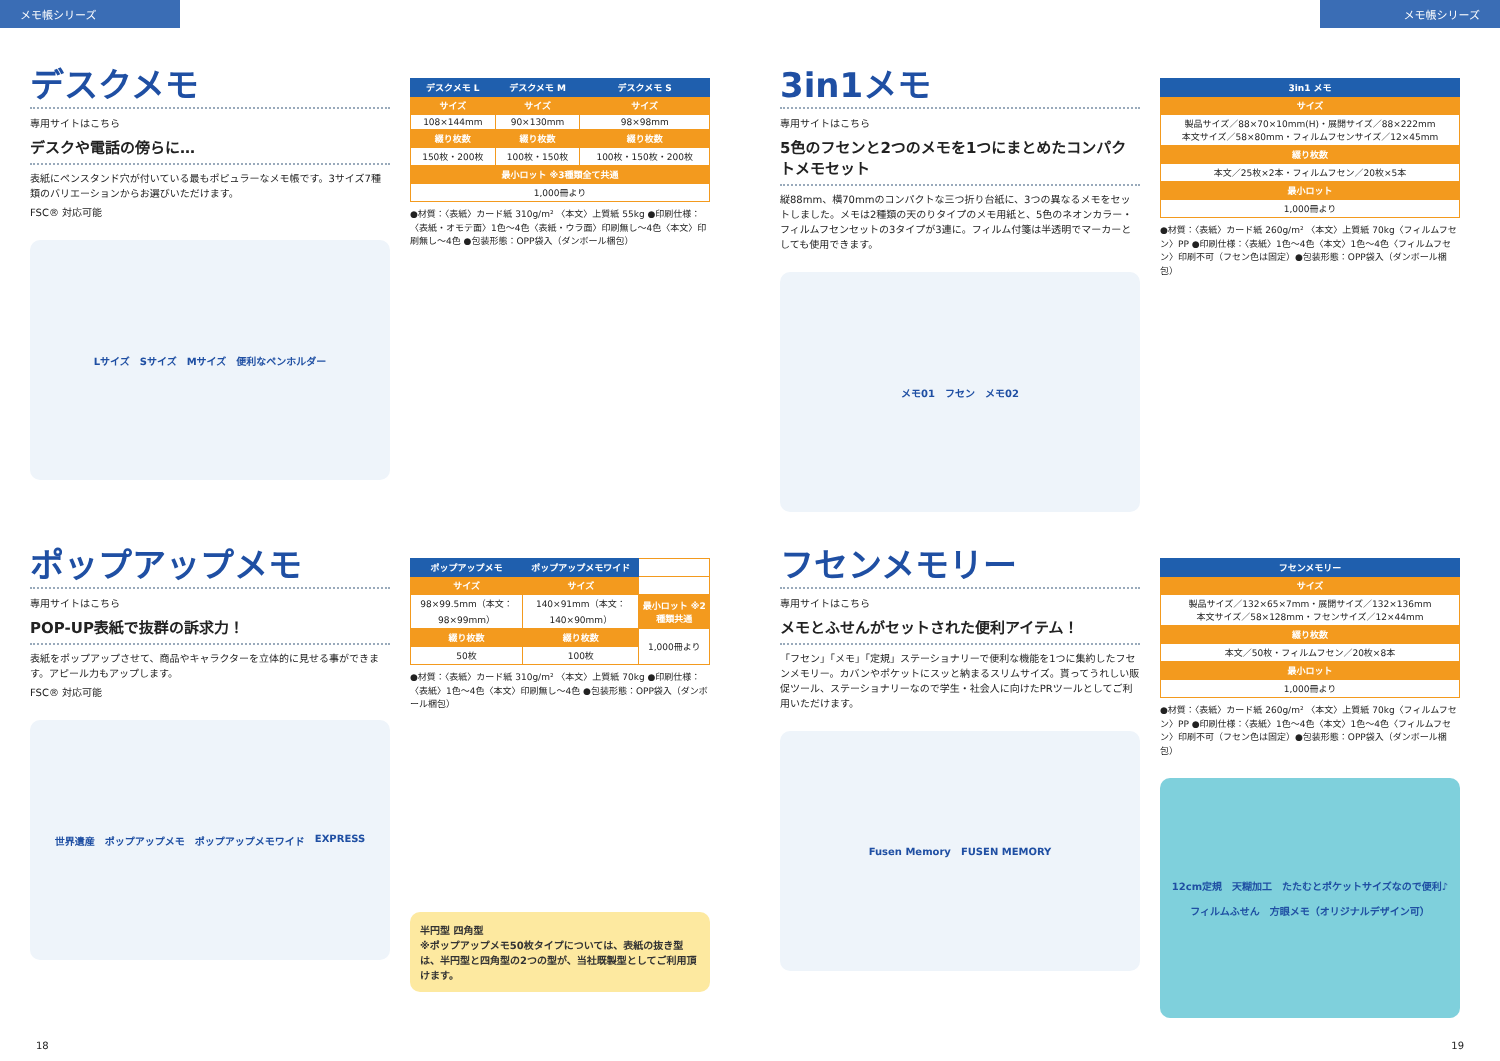メモ帳シリーズ
デスクメモ
専用サイトはこちら
デスクや電話の傍らに…
表紙にペンスタンド穴が付いている最もポピュラーなメモ帳です。3サイズ7種類のバリエーションからお選びいただけます。
FSC® 対応可能
Lサイズ Sサイズ Mサイズ 便利なペンホルダー
| デスクメモ L | デスクメモ M | デスクメモ S |
| --- | --- | --- |
| サイズ | サイズ | サイズ |
| 108×144mm | 90×130mm | 98×98mm |
| 綴り枚数 | 綴り枚数 | 綴り枚数 |
| 150枚・200枚 | 100枚・150枚 | 100枚・150枚・200枚 |
| 最小ロット ※3種類全て共通 | | |
| 1,000冊より | | |
●材質：〈表紙〉カード紙 310g/m² 〈本文〉上質紙 55kg ●印刷仕様：〈表紙・オモテ面〉1色～4色〈表紙・ウラ面〉印刷無し～4色〈本文〉印刷無し～4色 ●包装形態：OPP袋入（ダンボール梱包）
ポップアップメモ
専用サイトはこちら
POP-UP表紙で抜群の訴求力！
表紙をポップアップさせて、商品やキャラクターを立体的に見せる事ができます。アピール力もアップします。
FSC® 対応可能
世界遺産 ポップアップメモ ポップアップメモワイド EXPRESS
| ポップアップメモ | ポップアップメモワイド | |
| --- | --- | --- |
| サイズ | サイズ | |
| 98×99.5mm（本文：98×99mm） | 140×91mm（本文：140×90mm） | 最小ロット ※2種類共通 |
| 綴り枚数 | 綴り枚数 | 1,000冊より |
| 50枚 | 100枚 | |
●材質：〈表紙〉カード紙 310g/m² 〈本文〉上質紙 70kg ●印刷仕様：〈表紙〉1色～4色〈本文〉印刷無し～4色 ●包装形態：OPP袋入（ダンボール梱包）
半円型 四角型
※ポップアップメモ50枚タイプについては、表紙の抜き型は、半円型と四角型の2つの型が、当社既製型としてご利用頂けます。
18
メモ帳シリーズ
3in1メモ
専用サイトはこちら
5色のフセンと2つのメモを1つにまとめたコンパクトメモセット
縦88mm、横70mmのコンパクトな三つ折り台紙に、3つの異なるメモをセットしました。メモは2種類の天のりタイプのメモ用紙と、5色のネオンカラー・フィルムフセンセットの3タイプが3連に。フィルム付箋は半透明でマーカーとしても使用できます。
メモ01 フセン メモ02
| 3in1 メモ |
| --- |
| サイズ |
| 製品サイズ／88×70×10mm(H)・展開サイズ／88×222mm 本文サイズ／58×80mm・フィルムフセンサイズ／12×45mm |
| 綴り枚数 |
| 本文／25枚×2本・フィルムフセン／20枚×5本 |
| 最小ロット |
| 1,000冊より |
●材質：〈表紙〉カード紙 260g/m² 〈本文〉上質紙 70kg〈フィルムフセン〉PP ●印刷仕様：〈表紙〉1色～4色〈本文〉1色～4色〈フィルムフセン〉印刷不可（フセン色は固定）●包装形態：OPP袋入（ダンボール梱包）
フセンメモリー
専用サイトはこちら
メモとふせんがセットされた便利アイテム！
「フセン」「メモ」「定規」ステーショナリーで便利な機能を1つに集約したフセンメモリー。カバンやポケットにスッと納まるスリムサイズ。貰ってうれしい販促ツール、ステーショナリーなので学生・社会人に向けたPRツールとしてご利用いただけます。
Fusen Memory FUSEN MEMORY
| フセンメモリー |
| --- |
| サイズ |
| 製品サイズ／132×65×7mm・展開サイズ／132×136mm 本文サイズ／58×128mm・フセンサイズ／12×44mm |
| 綴り枚数 |
| 本文／50枚・フィルムフセン／20枚×8本 |
| 最小ロット |
| 1,000冊より |
●材質：〈表紙〉カード紙 260g/m² 〈本文〉上質紙 70kg〈フィルムフセン〉PP ●印刷仕様：〈表紙〉1色～4色〈本文〉1色～4色〈フィルムフセン〉印刷不可（フセン色は固定）●包装形態：OPP袋入（ダンボール梱包）
12cm定規 天糊加工 たたむとポケットサイズなので便利♪ フィルムふせん 方眼メモ（オリジナルデザイン可）
19